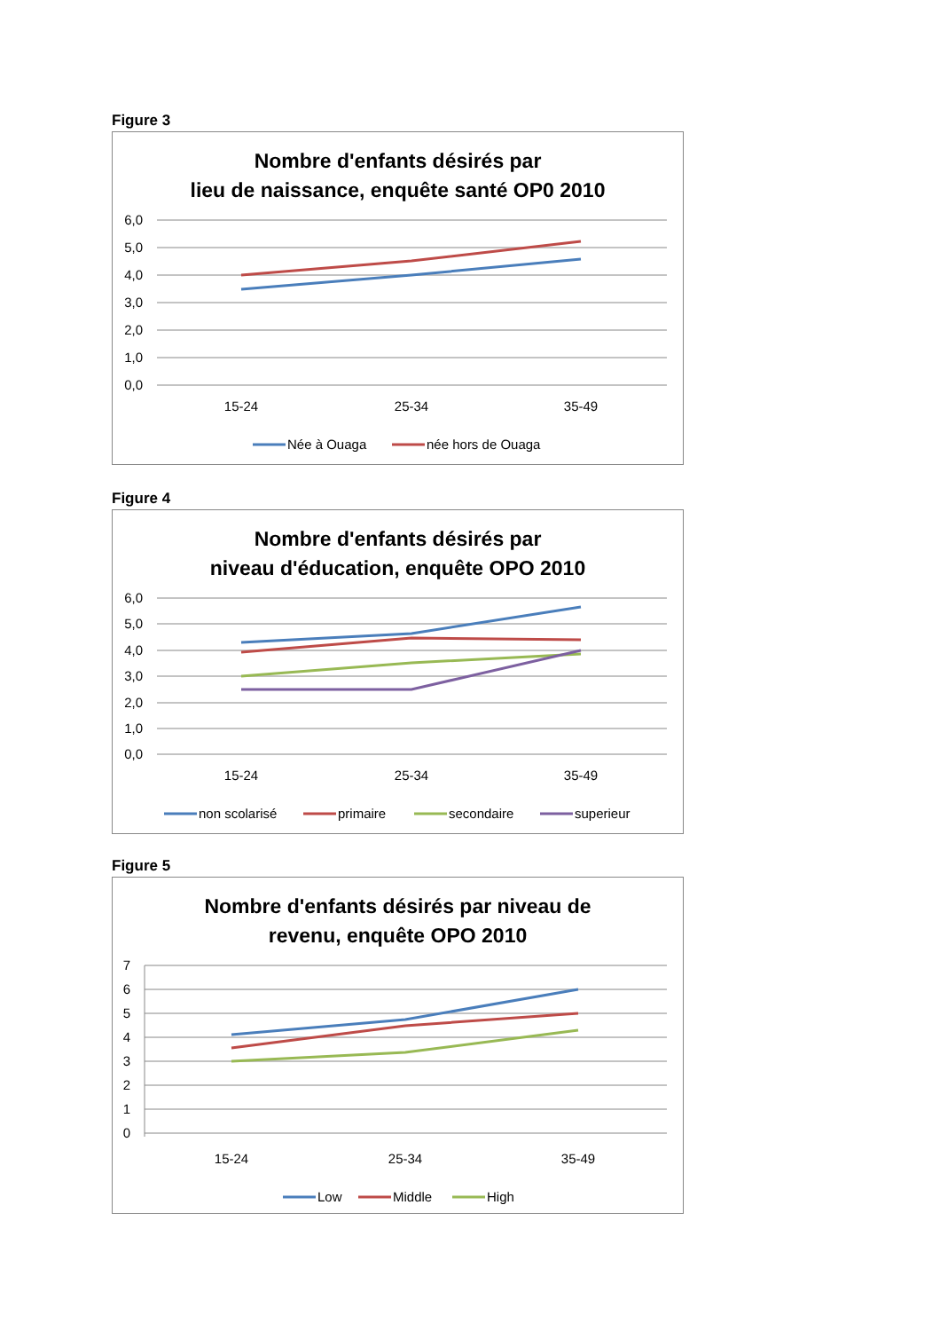Figure 3
Nombre d'enfants désirés par
lieu de naissance, enquête santé OP0 2010
6,0
5,0
4,0
3,0
2,0
1,0
0,0
15-24
25-34
35-49
Née à Ouaga
née hors de Ouaga
Figure 4
Nombre d'enfants désirés par
niveau d'éducation, enquête OPO 2010
6,0
5,0
4,0
3,0
2,0
1,0
0,0
15-24
25-34
35-49
non scolarisé
primaire
secondaire
superieur
Figure 5
Nombre d'enfants désirés par niveau de
revenu, enquête OPO 2010
7
6
5
4
3
2
1
0
15-24
25-34
35-49
Low
Middle
High